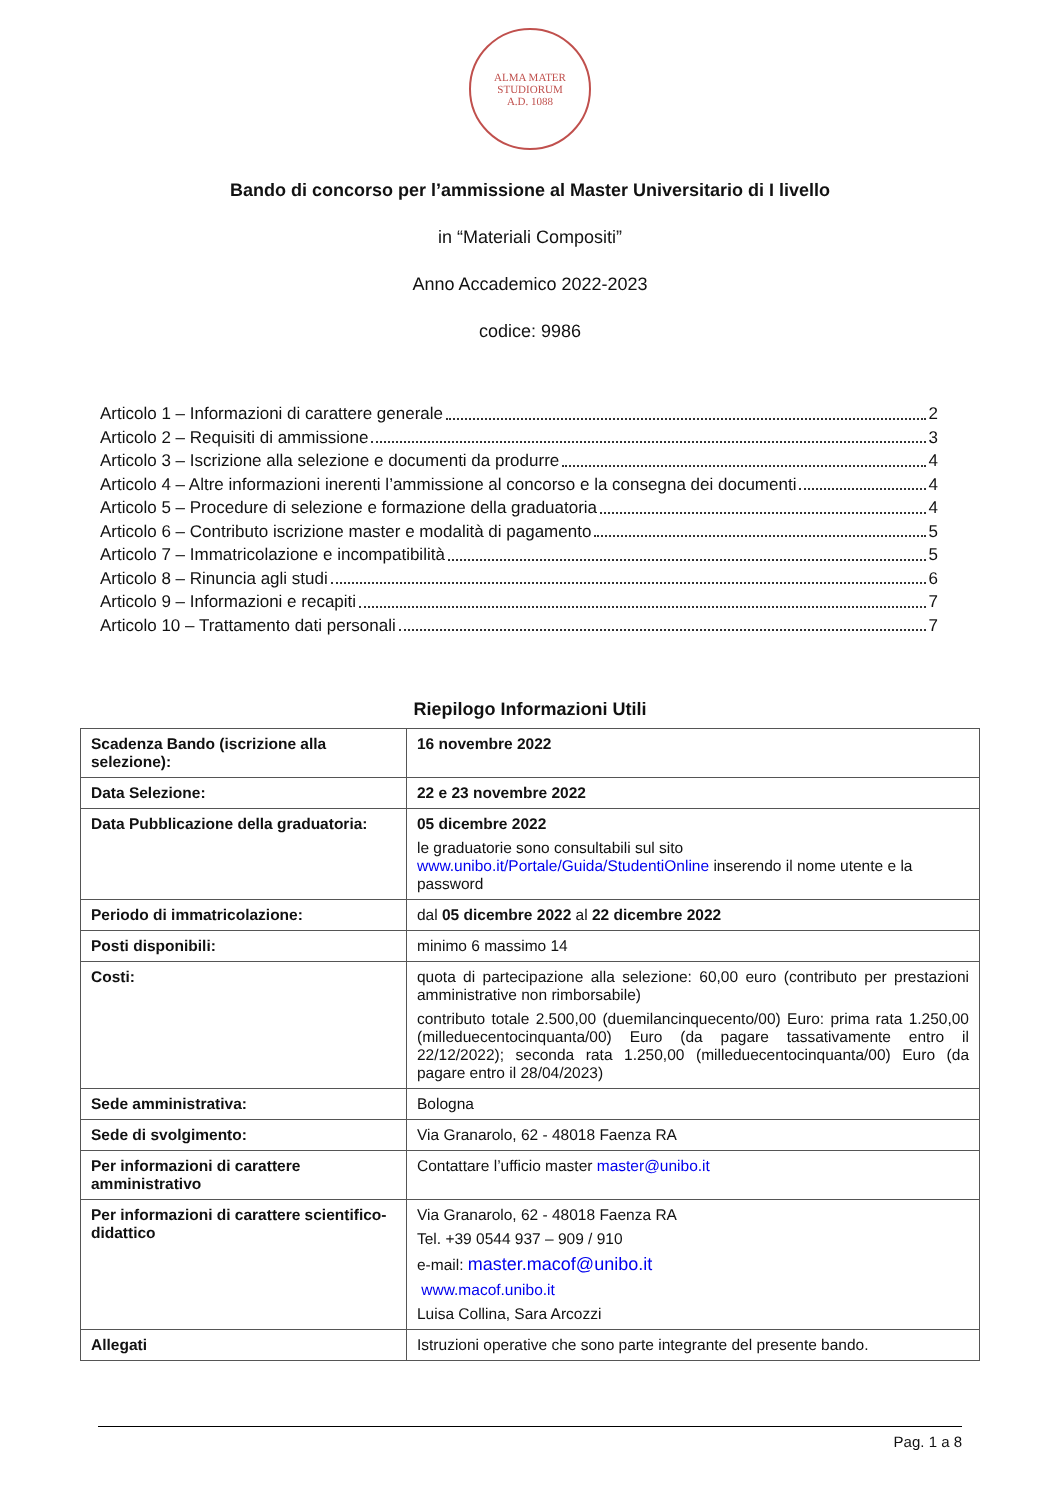ALMA MATER STUDIORUM
A.D. 1088
Bando di concorso per l’ammissione al Master Universitario di I livello
in “Materiali Compositi”
Anno Accademico 2022-2023
codice: 9986
Articolo 1 – Informazioni di carattere generale 2
Articolo 2 – Requisiti di ammissione 3
Articolo 3 – Iscrizione alla selezione e documenti da produrre 4
Articolo 4 – Altre informazioni inerenti l’ammissione al concorso e la consegna dei documenti 4
Articolo 5 – Procedure di selezione e formazione della graduatoria 4
Articolo 6 – Contributo iscrizione master e modalità di pagamento 5
Articolo 7 – Immatricolazione e incompatibilità 5
Articolo 8 – Rinuncia agli studi 6
Articolo 9 – Informazioni e recapiti 7
Articolo 10 – Trattamento dati personali 7
Riepilogo Informazioni Utili
| Scadenza Bando (iscrizione alla selezione): | 16 novembre 2022 |
| Data Selezione: | 22 e 23 novembre 2022 |
| Data Pubblicazione della graduatoria: | 05 dicembre 2022 le graduatorie sono consultabili sul sito www.unibo.it/Portale/Guida/StudentiOnline inserendo il nome utente e la password |
| Periodo di immatricolazione: | dal 05 dicembre 2022 al 22 dicembre 2022 |
| Posti disponibili: | minimo 6 massimo 14 |
| Costi: | quota di partecipazione alla selezione: 60,00 euro (contributo per prestazioni amministrative non rimborsabile) contributo totale 2.500,00 (duemilancinquecento/00) Euro: prima rata 1.250,00 (milleduecentocinquanta/00) Euro (da pagare tassativamente entro il 22/12/2022); seconda rata 1.250,00 (milleduecentocinquanta/00) Euro (da pagare entro il 28/04/2023) |
| Sede amministrativa: | Bologna |
| Sede di svolgimento: | Via Granarolo, 62 - 48018 Faenza RA |
| Per informazioni di carattere amministrativo | Contattare l’ufficio master master@unibo.it |
| Per informazioni di carattere scientifico-didattico | Via Granarolo, 62 - 48018 Faenza RA Tel. +39 0544 937 – 909 / 910 e-mail: master.macof@unibo.it www.macof.unibo.it Luisa Collina, Sara Arcozzi |
| Allegati | Istruzioni operative che sono parte integrante del presente bando. |
Pag. 1 a 8